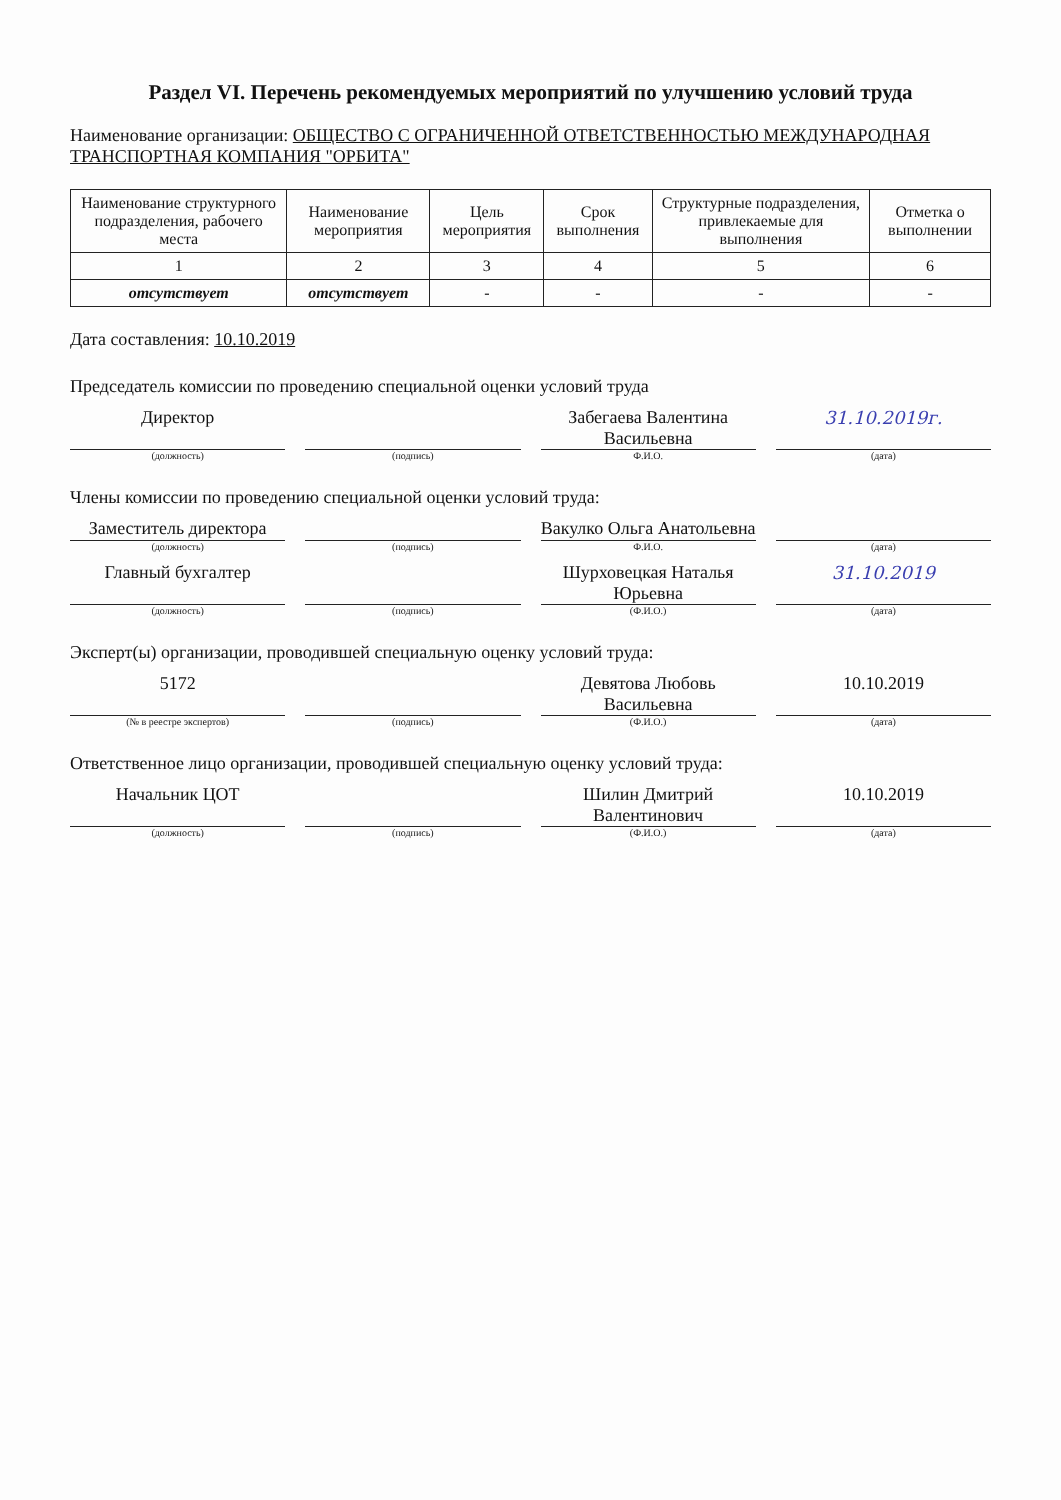Раздел VI. Перечень рекомендуемых мероприятий по улучшению условий труда
Наименование организации: ОБЩЕСТВО С ОГРАНИЧЕННОЙ ОТВЕТСТВЕННОСТЬЮ МЕЖДУНАРОДНАЯ ТРАНСПОРТНАЯ КОМПАНИЯ "ОРБИТА"
| Наименование структурного подразделения, рабочего места | Наименование мероприятия | Цель мероприятия | Срок выполнения | Структурные подразделения, привлекаемые для выполнения | Отметка о выполнении |
| --- | --- | --- | --- | --- | --- |
| 1 | 2 | 3 | 4 | 5 | 6 |
| отсутствует | отсутствует | - | - | - | - |
Дата составления: 10.10.2019
Председатель комиссии по проведению специальной оценки условий труда
Директор Забегаева Валентина Васильевна 31.10.2019г.
(должность) (подпись) Ф.И.О. (дата)
Члены комиссии по проведению специальной оценки условий труда:
Заместитель директора Вакулко Ольга Анатольевна
(должность) (подпись) Ф.И.О. (дата)
Главный бухгалтер Шурховецкая Наталья Юрьевна 31.10.2019
(должность) (подпись) (Ф.И.О.) (дата)
Эксперт(ы) организации, проводившей специальную оценку условий труда:
5172 Девятова Любовь Васильевна 10.10.2019
(№ в реестре экспертов) (подпись) (Ф.И.О.) (дата)
Ответственное лицо организации, проводившей специальную оценку условий труда:
Начальник ЦОТ Шилин Дмитрий Валентинович 10.10.2019
(должность) (подпись) (Ф.И.О.) (дата)